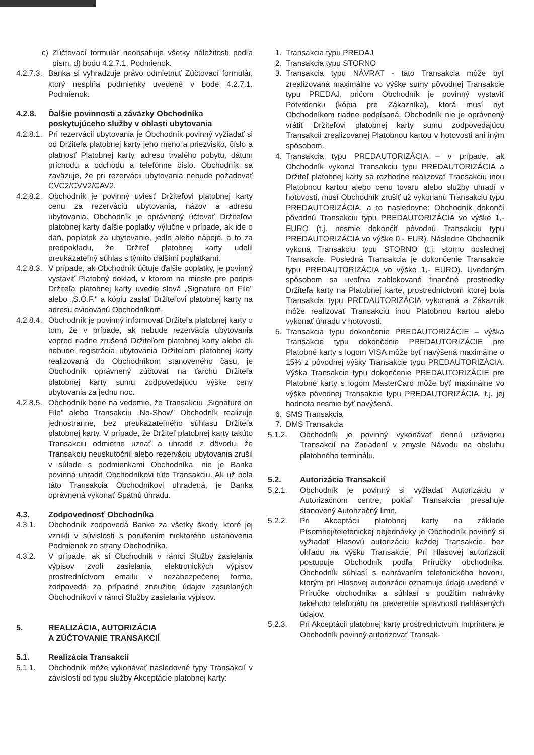c) Zúčtovací formulár neobsahuje všetky náležitosti podľa písm. d) bodu 4.2.7.1. Podmienok.
4.2.7.3. Banka si vyhradzuje právo odmietnuť Zúčtovací formulár, ktorý nespĺňa podmienky uvedené v bode 4.2.7.1. Podmienok.
4.2.8. Ďalšie povinnosti a záväzky Obchodníka poskytujúceho služby v oblasti ubytovania
4.2.8.1. Pri rezervácii ubytovania je Obchodník povinný vyžiadať si od Držiteľa platobnej karty jeho meno a priezvisko, číslo a platnosť Platobnej karty, adresu trvalého pobytu, dátum príchodu a odchodu a telefónne číslo. Obchodník sa zaväzuje, že pri rezervácii ubytovania nebude požadovať CVC2/CVV2/CAV2.
4.2.8.2. Obchodník je povinný uviesť Držiteľovi platobnej karty cenu za rezerváciu ubytovania, názov a adresu ubytovania. Obchodník je oprávnený účtovať Držiteľovi platobnej karty ďalšie poplatky výlučne v prípade, ak ide o daň, poplatok za ubytovanie, jedlo alebo nápoje, a to za predpokladu, že Držiteľ platobnej karty udelil preukázateľný súhlas s týmito ďalšími poplatkami.
4.2.8.3. V prípade, ak Obchodník účtuje ďalšie poplatky, je povinný vystaviť Platobný doklad, v ktorom na mieste pre podpis Držiteľa platobnej karty uvedie slová „Signature on File" alebo „S.O.F." a kópiu zaslať Držiteľovi platobnej karty na adresu evidovanú Obchodníkom.
4.2.8.4. Obchodník je povinný informovať Držiteľa platobnej karty o tom, že v prípade, ak nebude rezervácia ubytovania vopred riadne zrušená Držiteľom platobnej karty alebo ak nebude registrácia ubytovania Držiteľom platobnej karty realizovaná do Obchodníkom stanoveného času, je Obchodník oprávnený zúčtovať na ťarchu Držiteľa platobnej karty sumu zodpovedajúcu výške ceny ubytovania za jednu noc.
4.2.8.5. Obchodník berie na vedomie, že Transakciu „Signature on File" alebo Transakciu „No-Show" Obchodník realizuje jednostranne, bez preukázateľného súhlasu Držiteľa platobnej karty. V prípade, že Držiteľ platobnej karty takúto Transakciu odmietne uznať a uhradiť z dôvodu, že Transakciu neuskutočnil alebo rezerváciu ubytovania zrušil v súlade s podmienkami Obchodníka, nie je Banka povinná uhradiť Obchodníkovi túto Transakciu. Ak už bola táto Transakcia Obchodníkovi uhradená, je Banka oprávnená vykonať Spätnú úhradu.
4.3. Zodpovednosť Obchodníka
4.3.1. Obchodník zodpovedá Banke za všetky škody, ktoré jej vznikli v súvislosti s porušením niektorého ustanovenia Podmienok zo strany Obchodníka.
4.3.2. V prípade, ak si Obchodník v rámci Služby zasielania výpisov zvolí zasielania elektronických výpisov prostredníctvom emailu v nezabezpečenej forme, zodpovedá za prípadné zneužitie údajov zasielaných Obchodníkovi v rámci Služby zasielania výpisov.
5. REALIZÁCIA, AUTORIZÁCIA
A ZÚČTOVANIE TRANSAKCIÍ
5.1. Realizácia Transakcií
5.1.1. Obchodník môže vykonávať nasledovné typy Transakcií v závislosti od typu služby Akceptácie platobnej karty:
1. Transakcia typu PREDAJ
2. Transakcia typu STORNO
3. Transakcia typu NÁVRAT - táto Transakcia môže byť zrealizovaná maximálne vo výške sumy pôvodnej Transakcie typu PREDAJ, pričom Obchodník je povinný vystaviť Potvrdenku (kópia pre Zákazníka), ktorá musí byť Obchodníkom riadne podpísaná. Obchodník nie je oprávnený vrátiť Držiteľovi platobnej karty sumu zodpovedajúcu Transakcii zrealizovanej Platobnou kartou v hotovosti ani iným spôsobom.
4. Transakcia typu PREDAUTORIZÁCIA – v prípade, ak Obchodník vykonal Transakciu typu PREDAUTORIZÁCIA a Držiteľ platobnej karty sa rozhodne realizovať Transakciu inou Platobnou kartou alebo cenu tovaru alebo služby uhradí v hotovosti, musí Obchodník zrušiť už vykonanú Transakciu typu PREDAUTORIZÁCIA, a to nasledovne: Obchodník dokončí pôvodnú Transakciu typu PREDAUTORIZÁCIA vo výške 1,- EURO (t.j. nesmie dokončiť pôvodnú Transakciu typu PREDAUTORIZÁCIA vo výške 0,- EUR). Následne Obchodník vykoná Transakciu typu STORNO (t.j. storno poslednej Transakcie. Posledná Transakcia je dokončenie Transakcie typu PREDAUTORIZÁCIA vo výške 1,- EURO). Uvedeným spôsobom sa uvoľnia zablokované finančné prostriedky Držiteľa karty na Platobnej karte, prostredníctvom ktorej bola Transakcia typu PREDAUTORIZÁCIA vykonaná a Zákazník môže realizovať Transakciu inou Platobnou kartou alebo vykonať úhradu v hotovosti.
5. Transakcia typu dokončenie PREDAUTORIZÁCIE – výška Transakcie typu dokončenie PREDAUTORIZÁCIE pre Platobné karty s logom VISA môže byť navýšená maximálne o 15% z pôvodnej výšky Transakcie typu PREDAUTORIZÁCIA. Výška Transakcie typu dokončenie PREDAUTORIZÁCIE pre Platobné karty s logom MasterCard môže byť maximálne vo výške pôvodnej Transakcie typu PREDAUTORIZÁCIA, t.j. jej hodnota nesmie byť navýšená.
6. SMS Transakcia
7. DMS Transakcia
5.1.2. Obchodník je povinný vykonávať dennú uzávierku Transakcií na Zariadení v zmysle Návodu na obsluhu platobného terminálu.
5.2. Autorizácia Transakcií
5.2.1. Obchodník je povinný si vyžiadať Autorizáciu v Autorizačnom centre, pokiaľ Transakcia presahuje stanovený Autorizačný limit.
5.2.2. Pri Akceptácii platobnej karty na základe Písomnej/telefonickej objednávky je Obchodník povinný si vyžiadať Hlasovú autorizáciu každej Transakcie, bez ohľadu na výšku Transakcie. Pri Hlasovej autorizácii postupuje Obchodník podľa Príručky obchodníka. Obchodník súhlasí s nahrávaním telefonického hovoru, ktorým pri Hlasovej autorizácii oznamuje údaje uvedené v Príručke obchodníka a súhlasí s použitím nahrávky takéhoto telefonátu na preverenie správnosti nahlásených údajov.
5.2.3. Pri Akceptácii platobnej karty prostredníctvom Imprintera je Obchodník povinný autorizovať Transak-